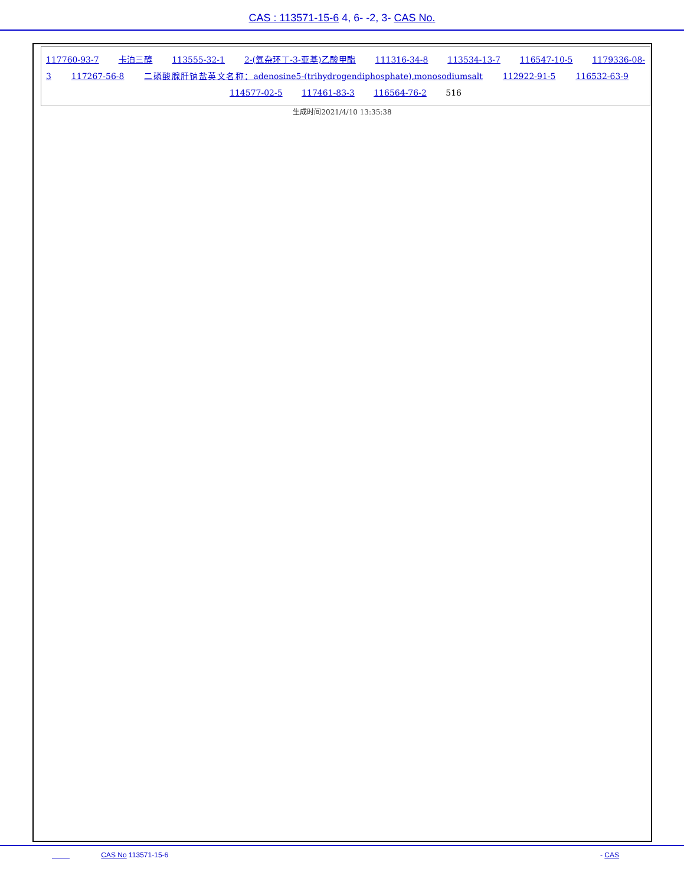CAS : 113571-15-6 4, 6- -2, 3- CAS No.
117760-93-7 卡泊三醇 113555-32-1 2-(氧杂环丁-3-亚基)乙酸甲酯 111316-34-8 113534-13-7 116547-10-5 1179336-08-3 117267-56-8 二磷酸腺肝钠盐英文名称：adenosine5-(trihydrogendiphosphate),monosodiumsalt 112922-91-5 116532-63-9 114577-02-5 117461-83-3 116564-76-2 516
生成时间2021/4/10 13:35:38
CAS No 113571-15-6 - CAS